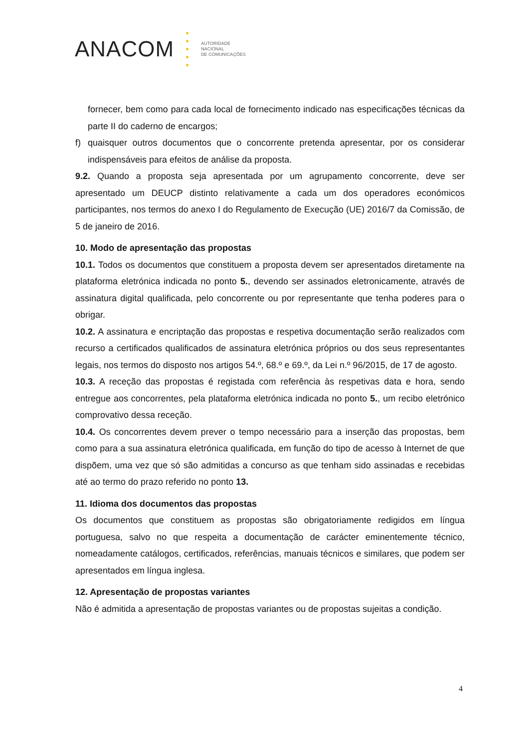ANACOM
AUTORIDADE
NACIONAL
DE COMUNICAÇÕES
fornecer, bem como para cada local de fornecimento indicado nas especificações técnicas da parte II do caderno de encargos;
f) quaisquer outros documentos que o concorrente pretenda apresentar, por os considerar indispensáveis para efeitos de análise da proposta.
9.2. Quando a proposta seja apresentada por um agrupamento concorrente, deve ser apresentado um DEUCP distinto relativamente a cada um dos operadores económicos participantes, nos termos do anexo I do Regulamento de Execução (UE) 2016/7 da Comissão, de 5 de janeiro de 2016.
10. Modo de apresentação das propostas
10.1. Todos os documentos que constituem a proposta devem ser apresentados diretamente na plataforma eletrónica indicada no ponto 5., devendo ser assinados eletronicamente, através de assinatura digital qualificada, pelo concorrente ou por representante que tenha poderes para o obrigar.
10.2. A assinatura e encriptação das propostas e respetiva documentação serão realizados com recurso a certificados qualificados de assinatura eletrónica próprios ou dos seus representantes legais, nos termos do disposto nos artigos 54.º, 68.º e 69.º, da Lei n.º 96/2015, de 17 de agosto.
10.3. A receção das propostas é registada com referência às respetivas data e hora, sendo entregue aos concorrentes, pela plataforma eletrónica indicada no ponto 5., um recibo eletrónico comprovativo dessa receção.
10.4. Os concorrentes devem prever o tempo necessário para a inserção das propostas, bem como para a sua assinatura eletrónica qualificada, em função do tipo de acesso à Internet de que dispõem, uma vez que só são admitidas a concurso as que tenham sido assinadas e recebidas até ao termo do prazo referido no ponto 13.
11. Idioma dos documentos das propostas
Os documentos que constituem as propostas são obrigatoriamente redigidos em língua portuguesa, salvo no que respeita a documentação de carácter eminentemente técnico, nomeadamente catálogos, certificados, referências, manuais técnicos e similares, que podem ser apresentados em língua inglesa.
12. Apresentação de propostas variantes
Não é admitida a apresentação de propostas variantes ou de propostas sujeitas a condição.
4